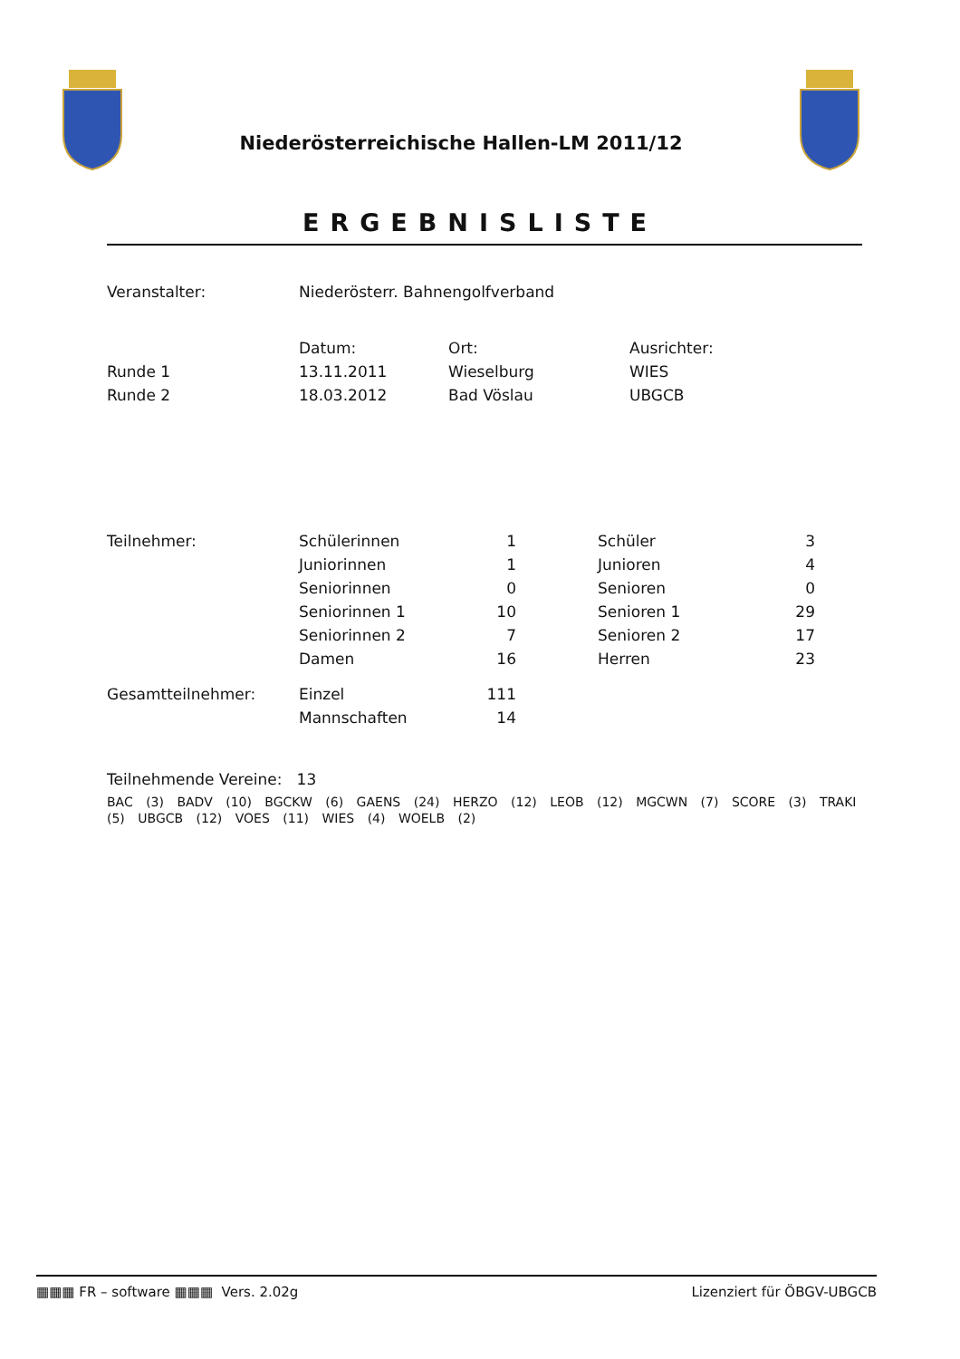Niederösterreichische Hallen-LM 2011/12
ERGEBNISLISTE
| Veranstalter: | Niederösterr. Bahnengolfverband | | |
| | Datum: | Ort: | Ausrichter: |
| Runde 1 | 13.11.2011 | Wieselburg | WIES |
| Runde 2 | 18.03.2012 | Bad Vöslau | UBGCB |
| Teilnehmer: | Schülerinnen | 1 | | Schüler | 3 |
| | Juniorinnen | 1 | | Junioren | 4 |
| | Seniorinnen | 0 | | Senioren | 0 |
| | Seniorinnen 1 | 10 | | Senioren 1 | 29 |
| | Seniorinnen 2 | 7 | | Senioren 2 | 17 |
| | Damen | 16 | | Herren | 23 |
| Gesamtteilnehmer: | Einzel | 111 | | | |
| | Mannschaften | 14 | | | |
Teilnehmende Vereine: 13
BAC (3) BADV (10) BGCKW (6) GAENS (24) HERZO (12) LEOB (12) MGCWN (7) SCORE (3) TRAKI (5) UBGCB (12) VOES (11) WIES (4) WOELB (2)
▦▦▦ FR – software ▦▦▦ Vers. 2.02g Lizenziert für ÖBGV-UBGCB